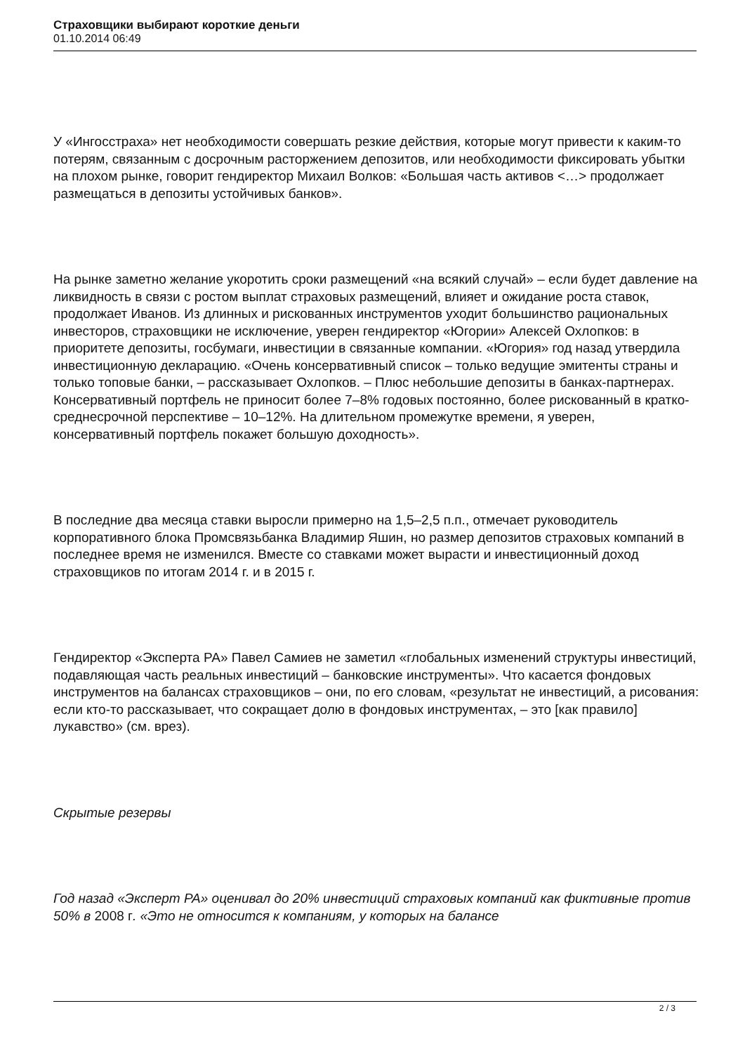Страховщики выбирают короткие деньги
01.10.2014 06:49
У «Ингосстраха» нет необходимости совершать резкие действия, которые могут привести к каким-то потерям, связанным с досрочным расторжением депозитов, или необходимости фиксировать убытки на плохом рынке, говорит гендиректор Михаил Волков: «Большая часть активов <…> продолжает размещаться в депозиты устойчивых банков».
На рынке заметно желание укоротить сроки размещений «на всякий случай» – если будет давление на ликвидность в связи с ростом выплат страховых размещений, влияет и ожидание роста ставок, продолжает Иванов. Из длинных и рискованных инструментов уходит большинство рациональных инвесторов, страховщики не исключение, уверен гендиректор «Югории» Алексей Охлопков: в приоритете депозиты, госбумаги, инвестиции в связанные компании. «Югория» год назад утвердила инвестиционную декларацию. «Очень консервативный список – только ведущие эмитенты страны и только топовые банки, – рассказывает Охлопков. – Плюс небольшие депозиты в банках-партнерах. Консервативный портфель не приносит более 7–8% годовых постоянно, более рискованный в кратко-среднесрочной перспективе – 10–12%. На длительном промежутке времени, я уверен, консервативный портфель покажет большую доходность».
В последние два месяца ставки выросли примерно на 1,5–2,5 п.п., отмечает руководитель корпоративного блока Промсвязьбанка Владимир Яшин, но размер депозитов страховых компаний в последнее время не изменился. Вместе со ставками может вырасти и инвестиционный доход страховщиков по итогам 2014 г. и в 2015 г.
Гендиректор «Эксперта РА» Павел Самиев не заметил «глобальных изменений структуры инвестиций, подавляющая часть реальных инвестиций – банковские инструменты». Что касается фондовых инструментов на балансах страховщиков – они, по его словам, «результат не инвестиций, а рисования: если кто-то рассказывает, что сокращает долю в фондовых инструментах, – это [как правило] лукавство» (см. врез).
Скрытые резервы
Год назад «Эксперт РА» оценивал до 20% инвестиций страховых компаний как фиктивные против 50% в 2008 г. «Это не относится к компаниям, у которых на балансе
2 / 3